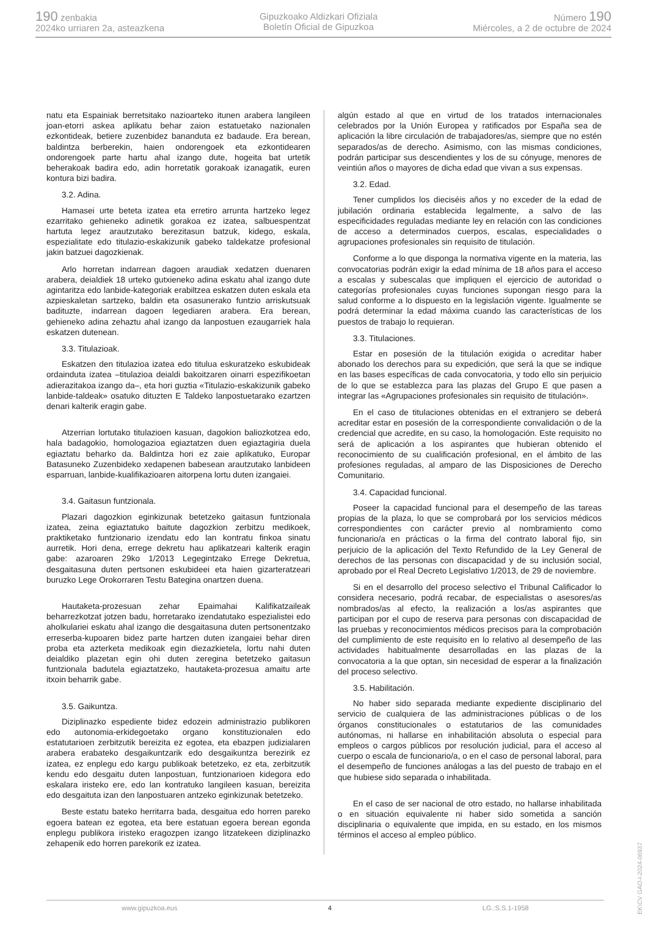190 zenbakia
2024ko urriaren 2a, asteazkena
Gipuzkoako Aldizkari Ofiziala
Boletín Oficial de Gipuzkoa
Número 190
Miércoles, a 2 de octubre de 2024
natu eta Espainiak berretsitako nazioarteko itunen arabera langileen joan-etorri askea aplikatu behar zaion estatuetako nazionalen ezkontideak, betiere zuzenbidez bananduta ez badaude. Era berean, baldintza berberekin, haien ondorengoek eta ezkontidearen ondorengoek parte hartu ahal izango dute, hogeita bat urtetik beherakoak badira edo, adin horretatik gorakoak izanagatik, euren kontura bizi badira.
3.2. Adina.
Hamasei urte beteta izatea eta erretiro arrunta hartzeko legez ezarritako gehieneko adinetik gorakoa ez izatea, salbuespentzat hartuta legez arautzutako berezitasun batzuk, kidego, eskala, espezialitate edo titulazio-eskakizunik gabeko taldekatze profesional jakin batzuei dagozkienak.
Arlo horretan indarrean dagoen araudiak xedatzen duenaren arabera, deialdiek 18 urteko gutxieneko adina eskatu ahal izango dute agintaritza edo lanbide-kategoriak erabiltzea eskatzen duten eskala eta azpieskaletan sartzeko, baldin eta osasunerako funtzio arriskutsuak badituzte, indarrean dagoen legediaren arabera. Era berean, gehieneko adina zehaztu ahal izango da lanpostuen ezaugarriek hala eskatzen dutenean.
3.3. Titulazioak.
Eskatzen den titulazioa izatea edo titulua eskuratzeko eskubideak ordainduta izatea –titulazioa deialdi bakoitzaren oinarri espezifikoetan adierazitakoa izango da–, eta hori guztia «Titulazio-eskakizunik gabeko lanbide-taldeak» osatuko dituzten E Taldeko lanpostuetarako ezartzen denari kalterik eragin gabe.
Atzerrian lortutako titulazioen kasuan, dagokion baliozkotzea edo, hala badagokio, homologazioa egiaztatzen duen egiaztagiria duela egiaztatu beharko da. Baldintza hori ez zaie aplikatuko, Europar Batasuneko Zuzenbideko xedapenen babesean arautzutako lanbideen esparruan, lanbide-kualifikazioaren aitorpena lortu duten izangaiei.
3.4. Gaitasun funtzionala.
Plazari dagozkion eginkizunak betetzeko gaitasun funtzionala izatea, zeina egiaztatuko baitute dagozkion zerbitzu medikoek, praktiketako funtzionario izendatu edo lan kontratu finkoa sinatu aurretik. Hori dena, errege dekretu hau aplikatzeari kalterik eragin gabe: azaroaren 29ko 1/2013 Legegintzako Errege Dekretua, desgaitasuna duten pertsonen eskubideei eta haien gizarteratzeari buruzko Lege Orokorraren Testu Bategina onartzen duena.
Hautaketa-prozesuan zehar Epaimahai Kalifikatzaileak beharrezkotzat jotzen badu, horretarako izendatutako espezialistei edo aholkulariei eskatu ahal izango die desgaitasuna duten pertsonentzako erreserba-kupoaren bidez parte hartzen duten izangaiei behar diren proba eta azterketa medikoak egin diezazkietela, lortu nahi duten deialdiko plazetan egin ohi duten zeregina betetzeko gaitasun funtzionala badutela egiaztatzeko, hautaketa-prozesua amaitu arte itxoin beharrik gabe.
3.5. Gaikuntza.
Diziplinazko espediente bidez edozein administrazio publikoren edo autonomia-erkidegoetako organo konstituzionalen edo estatutarioen zerbitzutik bereizita ez egotea, eta ebazpen judizialaren arabera erabateko desgaikuntzarik edo desgaikuntza berezirik ez izatea, ez enplegu edo kargu publikoak betetzeko, ez eta, zerbitzutik kendu edo desgaitu duten lanpostuan, funtzionarioen kidegora edo eskalara iristeko ere, edo lan kontratuko langileen kasuan, bereizita edo desgaituta izan den lanpostuaren antzeko eginkizunak betetzeko.
Beste estatu bateko herritarra bada, desgaitua edo horren pareko egoera batean ez egotea, eta bere estatuan egoera berean egonda enplegu publikora iristeko eragozpen izango litzatekeen diziplinazko zehapenik edo horren parekorik ez izatea.
algún estado al que en virtud de los tratados internacionales celebrados por la Unión Europea y ratificados por España sea de aplicación la libre circulación de trabajadores/as, siempre que no estén separados/as de derecho. Asimismo, con las mismas condiciones, podrán participar sus descendientes y los de su cónyuge, menores de veintiún años o mayores de dicha edad que vivan a sus expensas.
3.2. Edad.
Tener cumplidos los dieciséis años y no exceder de la edad de jubilación ordinaria establecida legalmente, a salvo de las especificidades reguladas mediante ley en relación con las condiciones de acceso a determinados cuerpos, escalas, especialidades o agrupaciones profesionales sin requisito de titulación.
Conforme a lo que disponga la normativa vigente en la materia, las convocatorias podrán exigir la edad mínima de 18 años para el acceso a escalas y subescalas que impliquen el ejercicio de autoridad o categorías profesionales cuyas funciones supongan riesgo para la salud conforme a lo dispuesto en la legislación vigente. Igualmente se podrá determinar la edad máxima cuando las características de los puestos de trabajo lo requieran.
3.3. Titulaciones.
Estar en posesión de la titulación exigida o acreditar haber abonado los derechos para su expedición, que será la que se indique en las bases específicas de cada convocatoria, y todo ello sin perjuicio de lo que se establezca para las plazas del Grupo E que pasen a integrar las «Agrupaciones profesionales sin requisito de titulación».
En el caso de titulaciones obtenidas en el extranjero se deberá acreditar estar en posesión de la correspondiente convalidación o de la credencial que acredite, en su caso, la homologación. Este requisito no será de aplicación a los aspirantes que hubieran obtenido el reconocimiento de su cualificación profesional, en el ámbito de las profesiones reguladas, al amparo de las Disposiciones de Derecho Comunitario.
3.4. Capacidad funcional.
Poseer la capacidad funcional para el desempeño de las tareas propias de la plaza, lo que se comprobará por los servicios médicos correspondientes con carácter previo al nombramiento como funcionario/a en prácticas o la firma del contrato laboral fijo, sin perjuicio de la aplicación del Texto Refundido de la Ley General de derechos de las personas con discapacidad y de su inclusión social, aprobado por el Real Decreto Legislativo 1/2013, de 29 de noviembre.
Si en el desarrollo del proceso selectivo el Tribunal Calificador lo considera necesario, podrá recabar, de especialistas o asesores/as nombrados/as al efecto, la realización a los/as aspirantes que participan por el cupo de reserva para personas con discapacidad de las pruebas y reconocimientos médicos precisos para la comprobación del cumplimiento de este requisito en lo relativo al desempeño de las actividades habitualmente desarrolladas en las plazas de la convocatoria a la que optan, sin necesidad de esperar a la finalización del proceso selectivo.
3.5. Habilitación.
No haber sido separada mediante expediente disciplinario del servicio de cualquiera de las administraciones públicas o de los órganos constitucionales o estatutarios de las comunidades autónomas, ni hallarse en inhabilitación absoluta o especial para empleos o cargos públicos por resolución judicial, para el acceso al cuerpo o escala de funcionario/a, o en el caso de personal laboral, para el desempeño de funciones análogas a las del puesto de trabajo en el que hubiese sido separada o inhabilitada.
En el caso de ser nacional de otro estado, no hallarse inhabilitada o en situación equivalente ni haber sido sometida a sanción disciplinaria o equivalente que impida, en su estado, en los mismos términos el acceso al empleo público.
www.gipuzkoa.eus 4 LG.:S.S.1-1958
EK\CV GAO-I-2024-06937